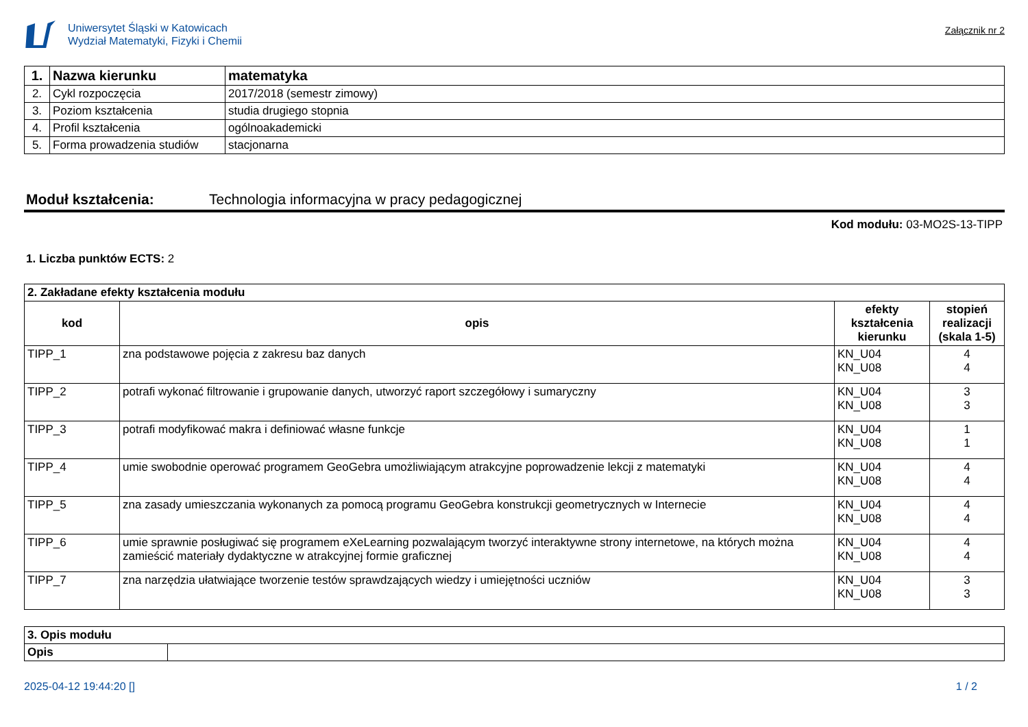Uniwersytet Śląski w Katowicach
Wydział Matematyki, Fizyki i Chemii
Załącznik nr 2
| 1. | Nazwa kierunku | matematyka |
| 2. | Cykl rozpoczęcia | 2017/2018 (semestr zimowy) |
| 3. | Poziom kształcenia | studia drugiego stopnia |
| 4. | Profil kształcenia | ogólnoakademicki |
| 5. | Forma prowadzenia studiów | stacjonarna |
Moduł kształcenia: Technologia informacyjna w pracy pedagogicznej
Kod modułu: 03-MO2S-13-TIPP
1. Liczba punktów ECTS: 2
| 2. Zakładane efekty kształcenia modułu | | | |
| kod | opis | efekty kształcenia kierunku | stopień realizacji (skala 1-5) |
| TIPP_1 | zna podstawowe pojęcia z zakresu baz danych | KN_U04 KN_U08 | 4 4 |
| TIPP_2 | potrafi wykonać filtrowanie i grupowanie danych, utworzyć raport szczegółowy i sumaryczny | KN_U04 KN_U08 | 3 3 |
| TIPP_3 | potrafi modyfikować makra i definiować własne funkcje | KN_U04 KN_U08 | 1 1 |
| TIPP_4 | umie swobodnie operować programem GeoGebra umożliwiającym atrakcyjne poprowadzenie lekcji z matematyki | KN_U04 KN_U08 | 4 4 |
| TIPP_5 | zna zasady umieszczania wykonanych za pomocą programu GeoGebra konstrukcji geometrycznych w Internecie | KN_U04 KN_U08 | 4 4 |
| TIPP_6 | umie sprawnie posługiwać się programem eXeLearning pozwalającym tworzyć interaktywne strony internetowe, na których można zamieścić materiały dydaktyczne w atrakcyjnej formie graficznej | KN_U04 KN_U08 | 4 4 |
| TIPP_7 | zna narzędzia ułatwiające tworzenie testów sprawdzających wiedzy i umiejętności uczniów | KN_U04 KN_U08 | 3 3 |
| 3. Opis modułu | |
| Opis | |
2025-04-12 19:44:20 [] 1 / 2